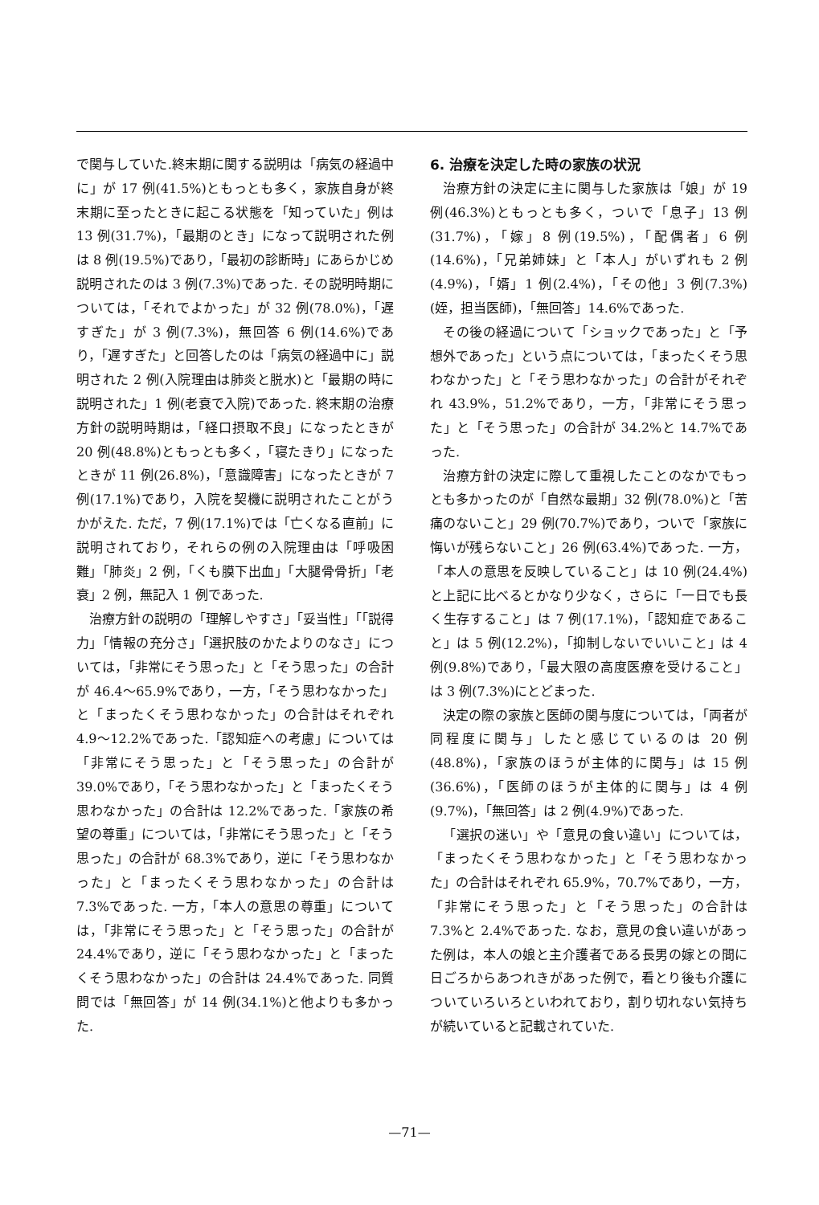で関与していた.終末期に関する説明は「病気の経過中に」が 17 例(41.5%)ともっとも多く，家族自身が終末期に至ったときに起こる状態を「知っていた」例は 13 例(31.7%)，「最期のとき」になって説明された例は 8 例(19.5%)であり，「最初の診断時」にあらかじめ説明されたのは 3 例(7.3%)であった. その説明時期については，「それでよかった」が 32 例(78.0%)，「遅すぎた」が 3 例(7.3%)，無回答 6 例(14.6%)であり，「遅すぎた」と回答したのは「病気の経過中に」説明された 2 例(入院理由は肺炎と脱水)と「最期の時に説明された」1 例(老衰で入院)であった. 終末期の治療方針の説明時期は，「経口摂取不良」になったときが 20 例(48.8%)ともっとも多く，「寝たきり」になったときが 11 例(26.8%)，「意識障害」になったときが 7 例(17.1%)であり，入院を契機に説明されたことがうかがえた. ただ，7 例(17.1%)では「亡くなる直前」に説明されており，それらの例の入院理由は「呼吸困難」「肺炎」2 例，「くも膜下出血」「大腿骨骨折」「老衰」2 例，無記入 1 例であった.
治療方針の説明の「理解しやすさ」「妥当性」「「説得力」「情報の充分さ」「選択肢のかたよりのなさ」については，「非常にそう思った」と「そう思った」の合計が 46.4〜65.9%であり，一方，「そう思わなかった」と「まったくそう思わなかった」の合計はそれぞれ 4.9〜12.2%であった.「認知症への考慮」については「非常にそう思った」と「そう思った」の合計が 39.0%であり，「そう思わなかった」と「まったくそう思わなかった」の合計は 12.2%であった.「家族の希望の尊重」については，「非常にそう思った」と「そう思った」の合計が 68.3%であり，逆に「そう思わなかった」と「まったくそう思わなかった」の合計は 7.3%であった. 一方，「本人の意思の尊重」については，「非常にそう思った」と「そう思った」の合計が 24.4%であり，逆に「そう思わなかった」と「まったくそう思わなかった」の合計は 24.4%であった. 同質問では「無回答」が 14 例(34.1%)と他よりも多かった.
6. 治療を決定した時の家族の状況
治療方針の決定に主に関与した家族は「娘」が 19 例(46.3%)ともっとも多く，ついで「息子」13 例(31.7%)，「嫁」8 例(19.5%)，「配偶者」6 例(14.6%)，「兄弟姉妹」と「本人」がいずれも 2 例(4.9%)，「婿」1 例(2.4%)，「その他」3 例(7.3%)(姪，担当医師)，「無回答」14.6%であった.
その後の経過について「ショックであった」と「予想外であった」という点については，「まったくそう思わなかった」と「そう思わなかった」の合計がそれぞれ 43.9%，51.2%であり，一方，「非常にそう思った」と「そう思った」の合計が 34.2%と 14.7%であった.
治療方針の決定に際して重視したことのなかでもっとも多かったのが「自然な最期」32 例(78.0%)と「苦痛のないこと」29 例(70.7%)であり，ついで「家族に悔いが残らないこと」26 例(63.4%)であった. 一方，「本人の意思を反映していること」は 10 例(24.4%)と上記に比べるとかなり少なく，さらに「一日でも長く生存すること」は 7 例(17.1%)，「認知症であること」は 5 例(12.2%)，「抑制しないでいいこと」は 4 例(9.8%)であり，「最大限の高度医療を受けること」は 3 例(7.3%)にとどまった.
決定の際の家族と医師の関与度については，「両者が同程度に関与」したと感じているのは 20 例(48.8%)，「家族のほうが主体的に関与」は 15 例(36.6%)，「医師のほうが主体的に関与」は 4 例(9.7%)，「無回答」は 2 例(4.9%)であった.
「選択の迷い」や「意見の食い違い」については，「まったくそう思わなかった」と「そう思わなかった」の合計はそれぞれ 65.9%，70.7%であり，一方，「非常にそう思った」と「そう思った」の合計は 7.3%と 2.4%であった. なお，意見の食い違いがあった例は，本人の娘と主介護者である長男の嫁との間に日ごろからあつれきがあった例で，看とり後も介護についていろいろといわれており，割り切れない気持ちが続いていると記載されていた.
—71—